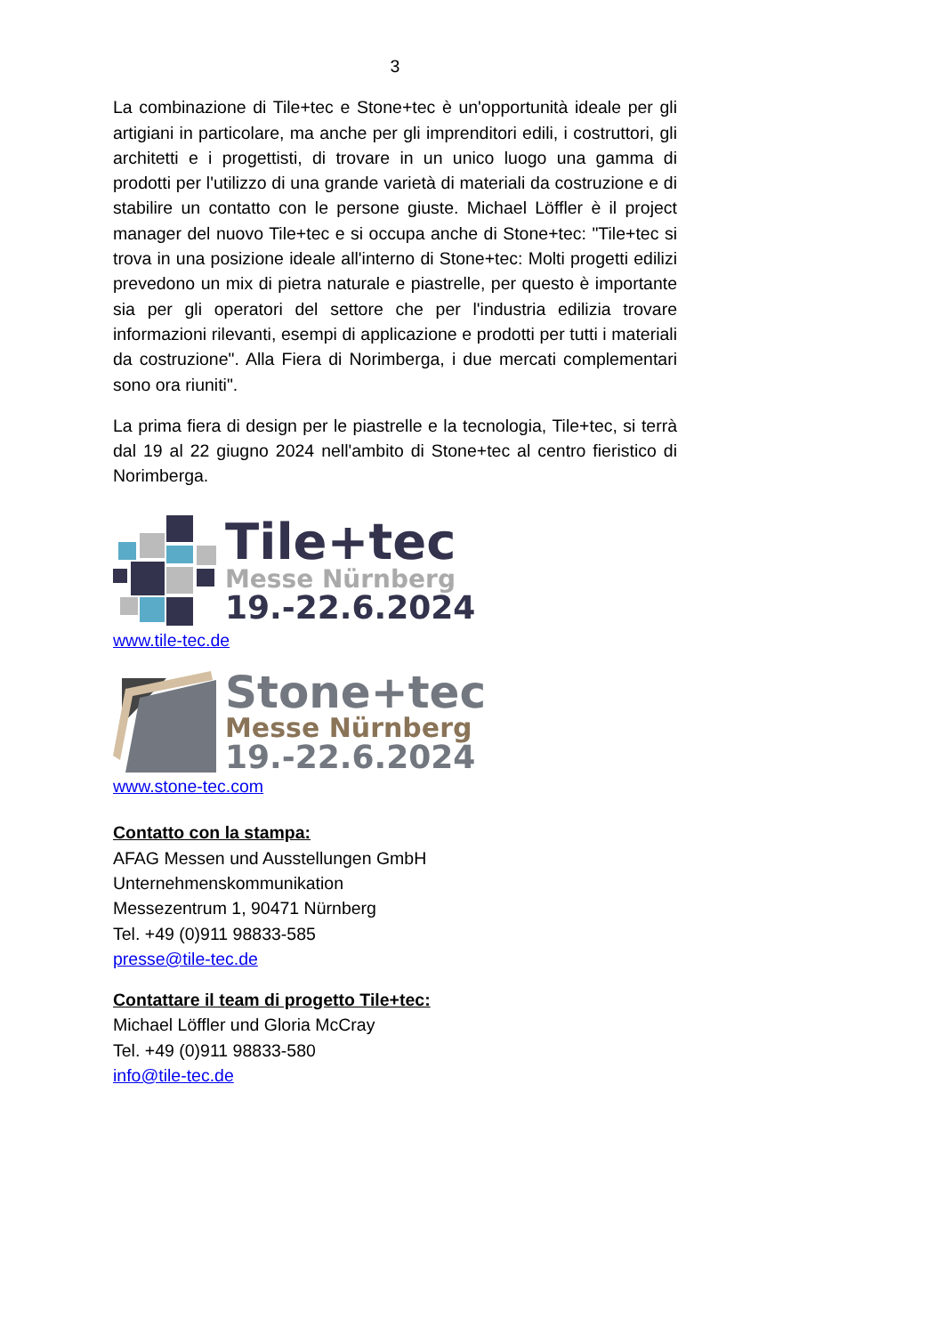3
La combinazione di Tile+tec e Stone+tec è un'opportunità ideale per gli artigiani in particolare, ma anche per gli imprenditori edili, i costruttori, gli architetti e i progettisti, di trovare in un unico luogo una gamma di prodotti per l'utilizzo di una grande varietà di materiali da costruzione e di stabilire un contatto con le persone giuste. Michael Löffler è il project manager del nuovo Tile+tec e si occupa anche di Stone+tec: "Tile+tec si trova in una posizione ideale all'interno di Stone+tec: Molti progetti edilizi prevedono un mix di pietra naturale e piastrelle, per questo è importante sia per gli operatori del settore che per l'industria edilizia trovare informazioni rilevanti, esempi di applicazione e prodotti per tutti i materiali da costruzione". Alla Fiera di Norimberga, i due mercati complementari sono ora riuniti".
La prima fiera di design per le piastrelle e la tecnologia, Tile+tec, si terrà dal 19 al 22 giugno 2024 nell'ambito di Stone+tec al centro fieristico di Norimberga.
Tile+tec
Messe Nürnberg
19.-22.6.2024
www.tile-tec.de
Stone+tec
Messe Nürnberg
19.-22.6.2024
www.stone-tec.com
Contatto con la stampa:
AFAG Messen und Ausstellungen GmbH
Unternehmenskommunikation
Messezentrum 1, 90471 Nürnberg
Tel. +49 (0)911 98833-585
presse@tile-tec.de
Contattare il team di progetto Tile+tec:
Michael Löffler und Gloria McCray
Tel. +49 (0)911 98833-580
info@tile-tec.de